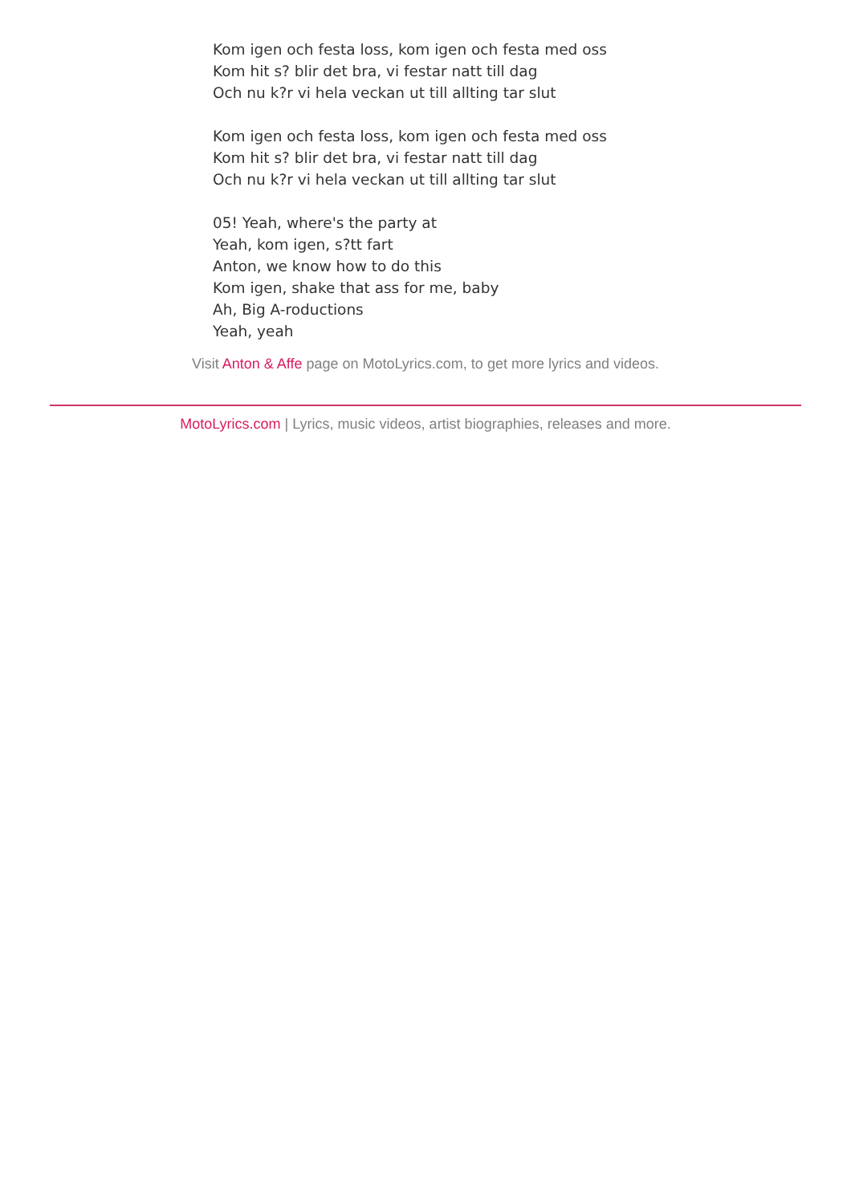Kom igen och festa loss, kom igen och festa med oss
Kom hit s? blir det bra, vi festar natt till dag
Och nu k?r vi hela veckan ut till allting tar slut
Kom igen och festa loss, kom igen och festa med oss
Kom hit s? blir det bra, vi festar natt till dag
Och nu k?r vi hela veckan ut till allting tar slut
05! Yeah, where's the party at
Yeah, kom igen, s?tt fart
Anton, we know how to do this
Kom igen, shake that ass for me, baby
Ah, Big A-roductions
Yeah, yeah
Visit Anton & Affe page on MotoLyrics.com, to get more lyrics and videos.
MotoLyrics.com | Lyrics, music videos, artist biographies, releases and more.